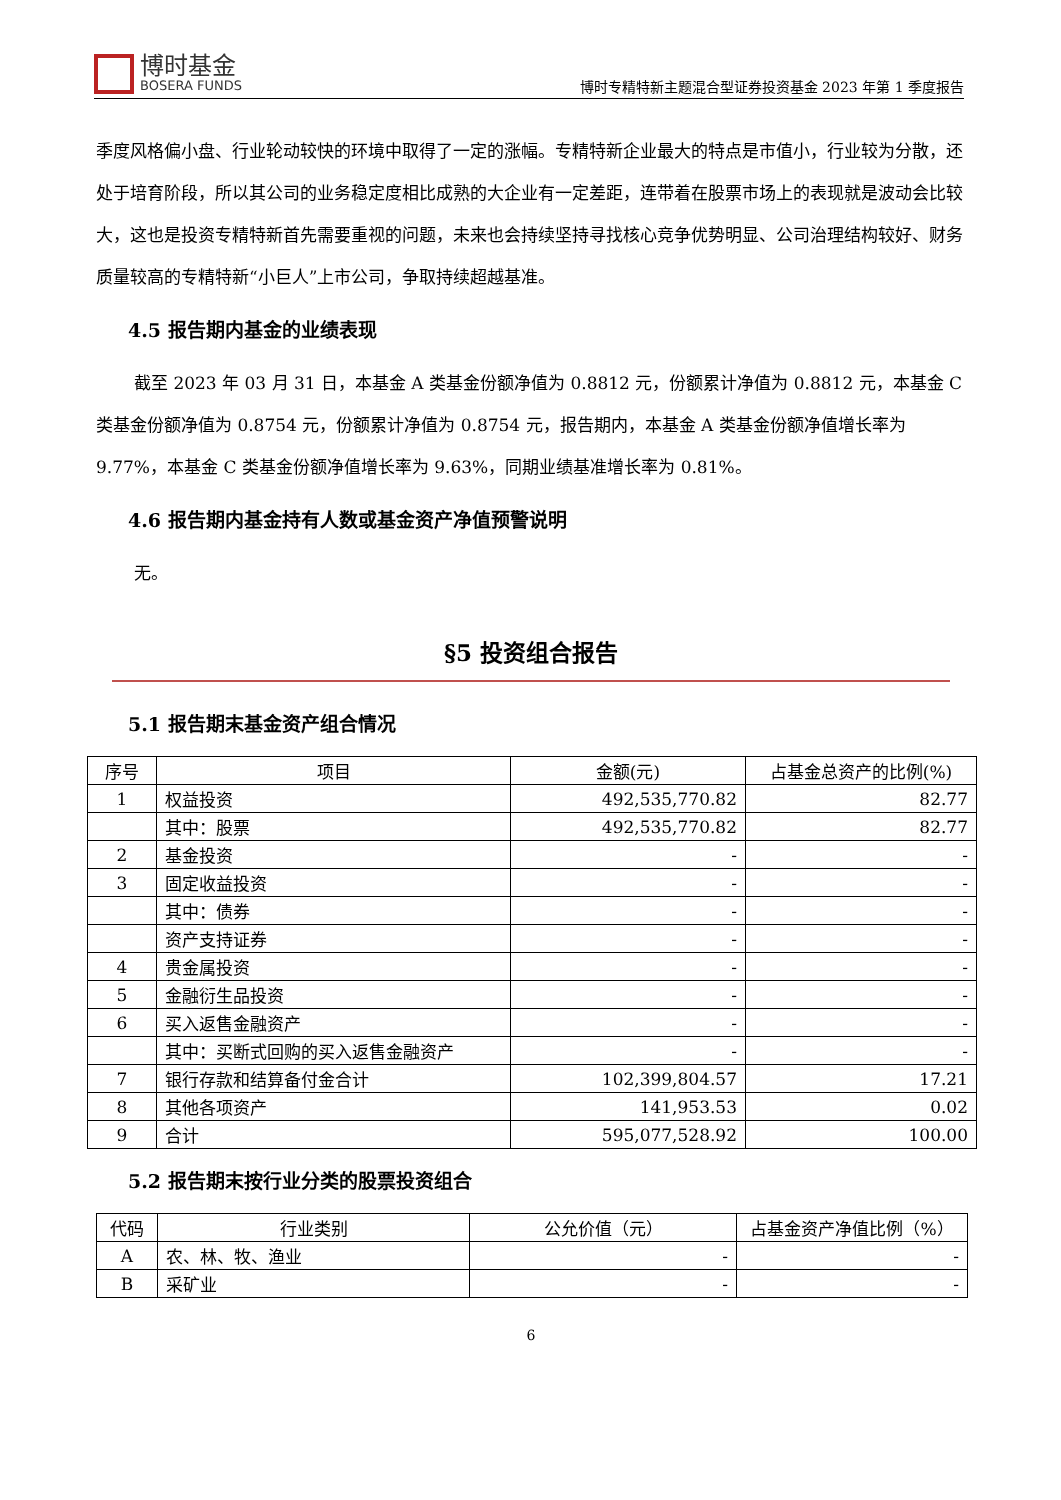博时基金
BOSERA FUNDS
博时专精特新主题混合型证券投资基金 2023 年第 1 季度报告
季度风格偏小盘、行业轮动较快的环境中取得了一定的涨幅。专精特新企业最大的特点是市值小，行业较为分散，还处于培育阶段，所以其公司的业务稳定度相比成熟的大企业有一定差距，连带着在股票市场上的表现就是波动会比较大，这也是投资专精特新首先需要重视的问题，未来也会持续坚持寻找核心竞争优势明显、公司治理结构较好、财务质量较高的专精特新“小巨人”上市公司，争取持续超越基准。
4.5 报告期内基金的业绩表现
截至 2023 年 03 月 31 日，本基金 A 类基金份额净值为 0.8812 元，份额累计净值为 0.8812 元，本基金 C 类基金份额净值为 0.8754 元，份额累计净值为 0.8754 元，报告期内，本基金 A 类基金份额净值增长率为 9.77%，本基金 C 类基金份额净值增长率为 9.63%，同期业绩基准增长率为 0.81%。
4.6 报告期内基金持有人数或基金资产净值预警说明
无。
§5 投资组合报告
5.1 报告期末基金资产组合情况
| 序号 | 项目 | 金额(元) | 占基金总资产的比例(%) |
| --- | --- | --- | --- |
| 1 | 权益投资 | 492,535,770.82 | 82.77 |
| | 其中：股票 | 492,535,770.82 | 82.77 |
| 2 | 基金投资 | - | - |
| 3 | 固定收益投资 | - | - |
| | 其中：债券 | - | - |
| | 资产支持证券 | - | - |
| 4 | 贵金属投资 | - | - |
| 5 | 金融衍生品投资 | - | - |
| 6 | 买入返售金融资产 | - | - |
| | 其中：买断式回购的买入返售金融资产 | - | - |
| 7 | 银行存款和结算备付金合计 | 102,399,804.57 | 17.21 |
| 8 | 其他各项资产 | 141,953.53 | 0.02 |
| 9 | 合计 | 595,077,528.92 | 100.00 |
5.2 报告期末按行业分类的股票投资组合
| 代码 | 行业类别 | 公允价值（元） | 占基金资产净值比例（%） |
| --- | --- | --- | --- |
| A | 农、林、牧、渔业 | - | - |
| B | 采矿业 | - | - |
6